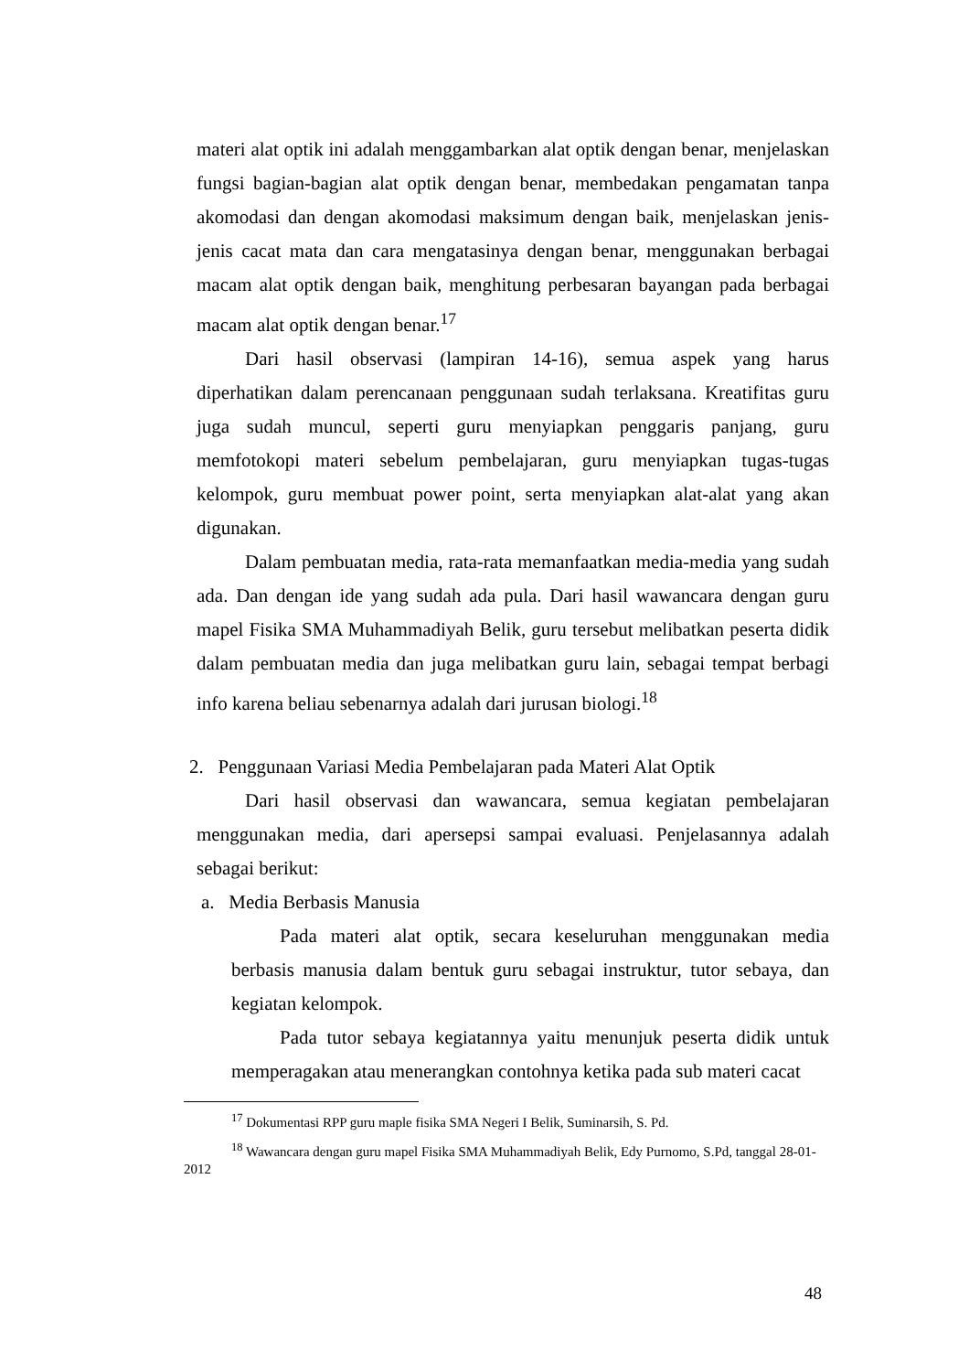materi alat optik ini adalah menggambarkan alat optik dengan benar, menjelaskan fungsi bagian-bagian alat optik dengan benar, membedakan pengamatan tanpa akomodasi dan dengan akomodasi maksimum dengan baik, menjelaskan jenis-jenis cacat mata dan cara mengatasinya dengan benar, menggunakan berbagai macam alat optik dengan baik, menghitung perbesaran bayangan pada berbagai macam alat optik dengan benar.<sup>17</sup>
Dari hasil observasi (lampiran 14-16), semua aspek yang harus diperhatikan dalam perencanaan penggunaan sudah terlaksana. Kreatifitas guru juga sudah muncul, seperti guru menyiapkan penggaris panjang, guru memfotokopi materi sebelum pembelajaran, guru menyiapkan tugas-tugas kelompok, guru membuat power point, serta menyiapkan alat-alat yang akan digunakan.
Dalam pembuatan media, rata-rata memanfaatkan media-media yang sudah ada. Dan dengan ide yang sudah ada pula. Dari hasil wawancara dengan guru mapel Fisika SMA Muhammadiyah Belik, guru tersebut melibatkan peserta didik dalam pembuatan media dan juga melibatkan guru lain, sebagai tempat berbagi info karena beliau sebenarnya adalah dari jurusan biologi.<sup>18</sup>
2. Penggunaan Variasi Media Pembelajaran pada Materi Alat Optik
Dari hasil observasi dan wawancara, semua kegiatan pembelajaran menggunakan media, dari apersepsi sampai evaluasi. Penjelasannya adalah sebagai berikut:
a. Media Berbasis Manusia
Pada materi alat optik, secara keseluruhan menggunakan media berbasis manusia dalam bentuk guru sebagai instruktur, tutor sebaya, dan kegiatan kelompok.
Pada tutor sebaya kegiatannya yaitu menunjuk peserta didik untuk memperagakan atau menerangkan contohnya ketika pada sub materi cacat
<sup>17</sup> Dokumentasi RPP guru maple fisika SMA Negeri I Belik, Suminarsih, S. Pd.
<sup>18</sup> Wawancara dengan guru mapel Fisika SMA Muhammadiyah Belik, Edy Purnomo, S.Pd, tanggal 28-01-2012
48